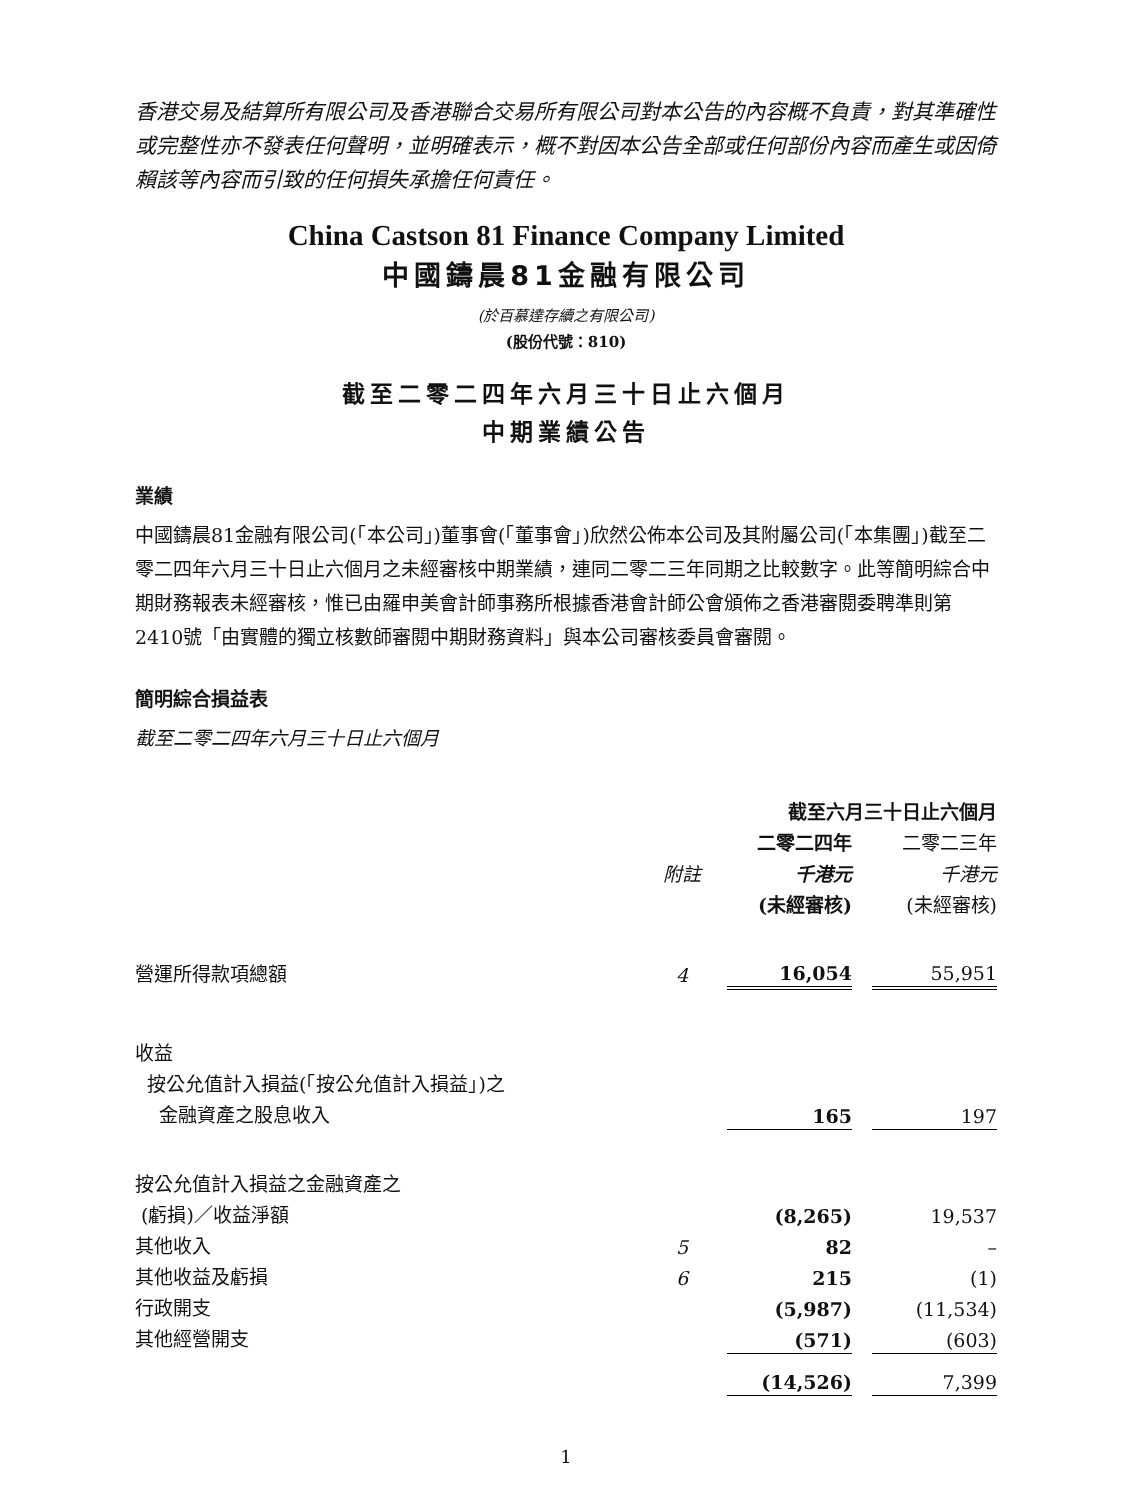香港交易及結算所有限公司及香港聯合交易所有限公司對本公告的內容概不負責，對其準確性或完整性亦不發表任何聲明，並明確表示，概不對因本公告全部或任何部份內容而產生或因倚賴該等內容而引致的任何損失承擔任何責任。
China Castson 81 Finance Company Limited
中國鑄晨81金融有限公司
(於百慕達存續之有限公司)
(股份代號：810)
截至二零二四年六月三十日止六個月
中期業績公告
業績
中國鑄晨81金融有限公司(「本公司」)董事會(「董事會」)欣然公佈本公司及其附屬公司(「本集團」)截至二零二四年六月三十日止六個月之未經審核中期業績，連同二零二三年同期之比較數字。此等簡明綜合中期財務報表未經審核，惟已由羅申美會計師事務所根據香港會計師公會頒佈之香港審閱委聘準則第2410號「由實體的獨立核數師審閱中期財務資料」與本公司審核委員會審閱。
簡明綜合損益表
截至二零二四年六月三十日止六個月
| | | 截至六月三十日止六個月 | | |
| --- | --- | --- | --- | --- |
| | | 二零二四年 | | 二零二三年 |
| | 附註 | 千港元 | | 千港元 |
| | | (未經審核) | | (未經審核) |
| 營運所得款項總額 | 4 | 16,054 | | 55,951 |
| 收益 | | | | |
| 按公允值計入損益(「按公允值計入損益」)之 | | | | |
| 金融資產之股息收入 | | 165 | | 197 |
| 按公允值計入損益之金融資產之 | | | | |
| (虧損)／收益淨額 | | (8,265) | | 19,537 |
| 其他收入 | 5 | 82 | | – |
| 其他收益及虧損 | 6 | 215 | | (1) |
| 行政開支 | | (5,987) | | (11,534) |
| 其他經營開支 | | (571) | | (603) |
| | | (14,526) | | 7,399 |
1